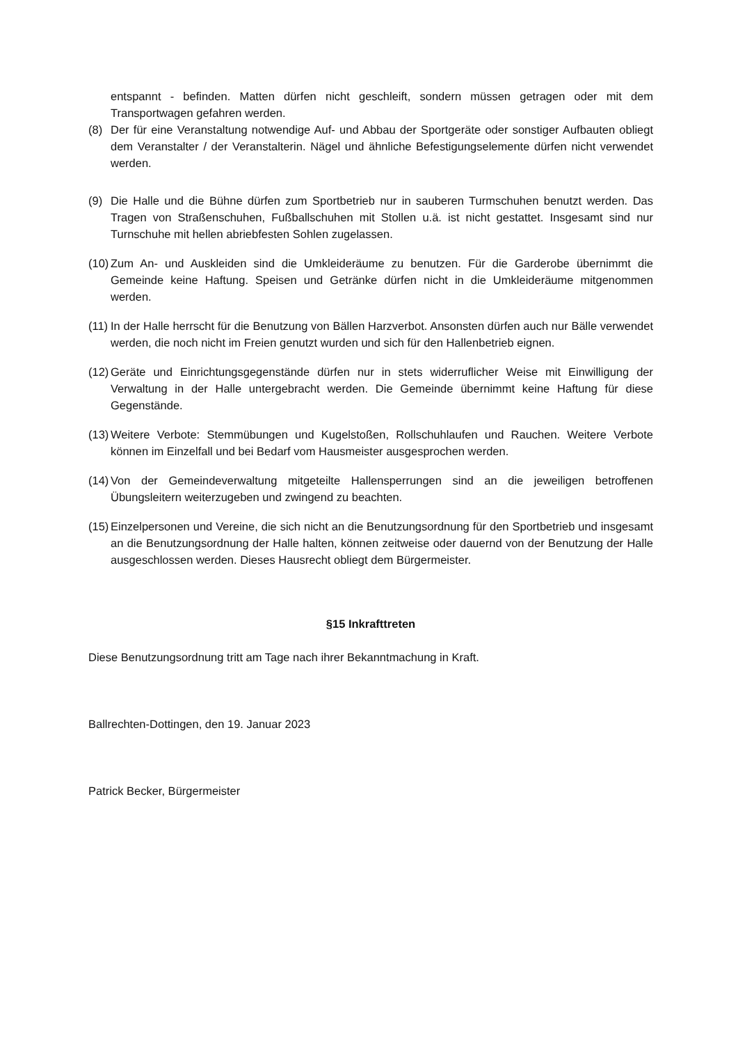entspannt - befinden. Matten dürfen nicht geschleift, sondern müssen getragen oder mit dem Transportwagen gefahren werden.
(8) Der für eine Veranstaltung notwendige Auf- und Abbau der Sportgeräte oder sonstiger Aufbauten obliegt dem Veranstalter / der Veranstalterin. Nägel und ähnliche Befestigungselemente dürfen nicht verwendet werden.
(9) Die Halle und die Bühne dürfen zum Sportbetrieb nur in sauberen Turmschuhen benutzt werden. Das Tragen von Straßenschuhen, Fußballschuhen mit Stollen u.ä. ist nicht gestattet. Insgesamt sind nur Turnschuhe mit hellen abriebfesten Sohlen zugelassen.
(10) Zum An- und Auskleiden sind die Umkleideräume zu benutzen. Für die Garderobe übernimmt die Gemeinde keine Haftung. Speisen und Getränke dürfen nicht in die Umkleideräume mitgenommen werden.
(11) In der Halle herrscht für die Benutzung von Bällen Harzverbot. Ansonsten dürfen auch nur Bälle verwendet werden, die noch nicht im Freien genutzt wurden und sich für den Hallenbetrieb eignen.
(12) Geräte und Einrichtungsgegenstände dürfen nur in stets widerruflicher Weise mit Einwilligung der Verwaltung in der Halle untergebracht werden. Die Gemeinde übernimmt keine Haftung für diese Gegenstände.
(13) Weitere Verbote: Stemmübungen und Kugelstoßen, Rollschuhlaufen und Rauchen. Weitere Verbote können im Einzelfall und bei Bedarf vom Hausmeister ausgesprochen werden.
(14) Von der Gemeindeverwaltung mitgeteilte Hallensperrungen sind an die jeweiligen betroffenen Übungsleitern weiterzugeben und zwingend zu beachten.
(15) Einzelpersonen und Vereine, die sich nicht an die Benutzungsordnung für den Sportbetrieb und insgesamt an die Benutzungsordnung der Halle halten, können zeitweise oder dauernd von der Benutzung der Halle ausgeschlossen werden. Dieses Hausrecht obliegt dem Bürgermeister.
§15 Inkrafttreten
Diese Benutzungsordnung tritt am Tage nach ihrer Bekanntmachung in Kraft.
Ballrechten-Dottingen, den 19. Januar 2023
Patrick Becker, Bürgermeister